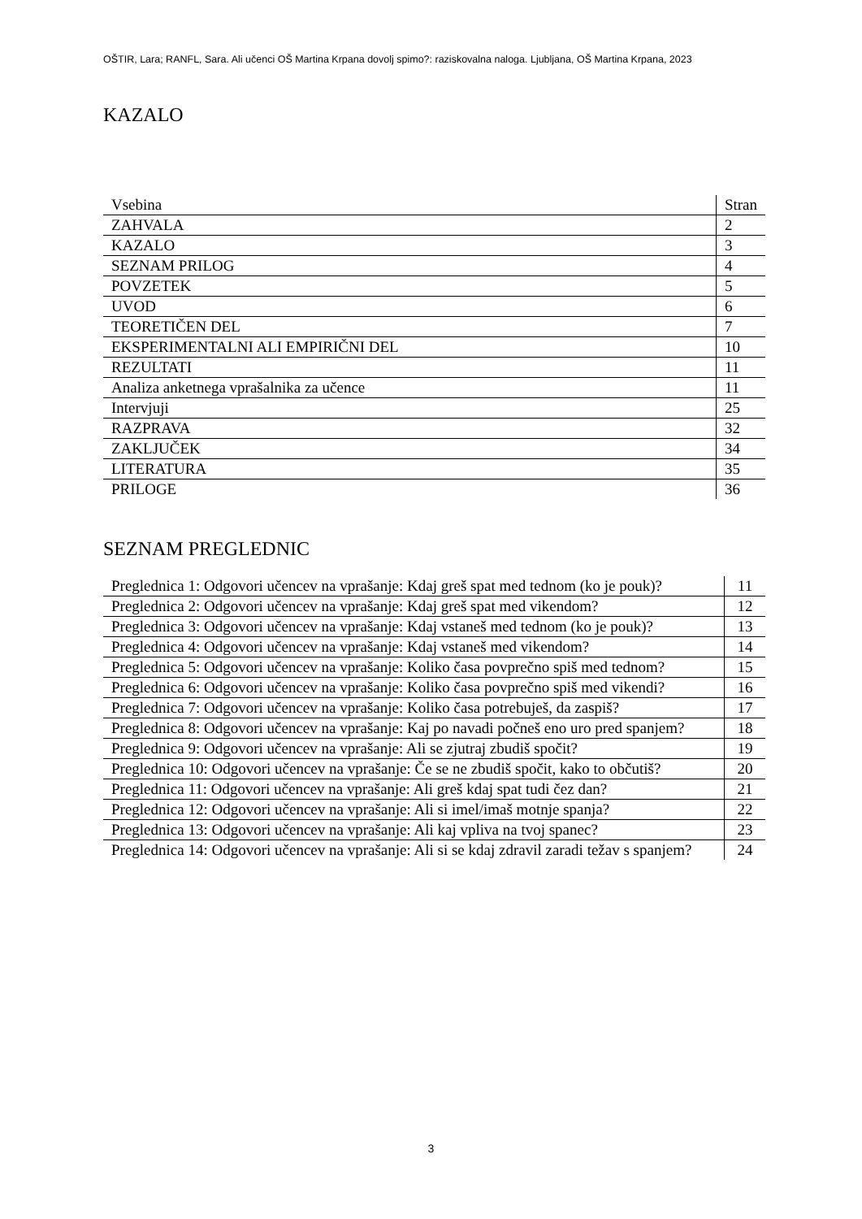OŠTIR, Lara; RANFL, Sara. Ali učenci OŠ Martina Krpana dovolj spimo?: raziskovalna naloga. Ljubljana, OŠ Martina Krpana, 2023
KAZALO
| Vsebina | Stran |
| ZAHVALA | 2 |
| KAZALO | 3 |
| SEZNAM PRILOG | 4 |
| POVZETEK | 5 |
| UVOD | 6 |
| TEORETIČEN DEL | 7 |
| EKSPERIMENTALNI ALI EMPIRIČNI DEL | 10 |
| REZULTATI | 11 |
| Analiza anketnega vprašalnika za učence | 11 |
| Intervjuji | 25 |
| RAZPRAVA | 32 |
| ZAKLJUČEK | 34 |
| LITERATURA | 35 |
| PRILOGE | 36 |
SEZNAM PREGLEDNIC
| Preglednica 1: Odgovori učencev na vprašanje: Kdaj greš spat med tednom (ko je pouk)? | 11 |
| Preglednica 2: Odgovori učencev na vprašanje: Kdaj greš spat med vikendom? | 12 |
| Preglednica 3: Odgovori učencev na vprašanje: Kdaj vstaneš med tednom (ko je pouk)? | 13 |
| Preglednica 4: Odgovori učencev na vprašanje: Kdaj vstaneš med vikendom? | 14 |
| Preglednica 5: Odgovori učencev na vprašanje: Koliko časa povprečno spiš med tednom? | 15 |
| Preglednica 6: Odgovori učencev na vprašanje: Koliko časa povprečno spiš med vikendi? | 16 |
| Preglednica 7: Odgovori učencev na vprašanje: Koliko časa potrebuješ, da zaspiš? | 17 |
| Preglednica 8: Odgovori učencev na vprašanje: Kaj po navadi počneš eno uro pred spanjem? | 18 |
| Preglednica 9: Odgovori učencev na vprašanje: Ali se zjutraj zbudiš spočit? | 19 |
| Preglednica 10: Odgovori učencev na vprašanje: Če se ne zbudiš spočit, kako to občutiš? | 20 |
| Preglednica 11: Odgovori učencev na vprašanje: Ali greš kdaj spat tudi čez dan? | 21 |
| Preglednica 12: Odgovori učencev na vprašanje: Ali si imel/imaš motnje spanja? | 22 |
| Preglednica 13: Odgovori učencev na vprašanje: Ali kaj vpliva na tvoj spanec? | 23 |
| Preglednica 14: Odgovori učencev na vprašanje: Ali si se kdaj zdravil zaradi težav s spanjem? | 24 |
3